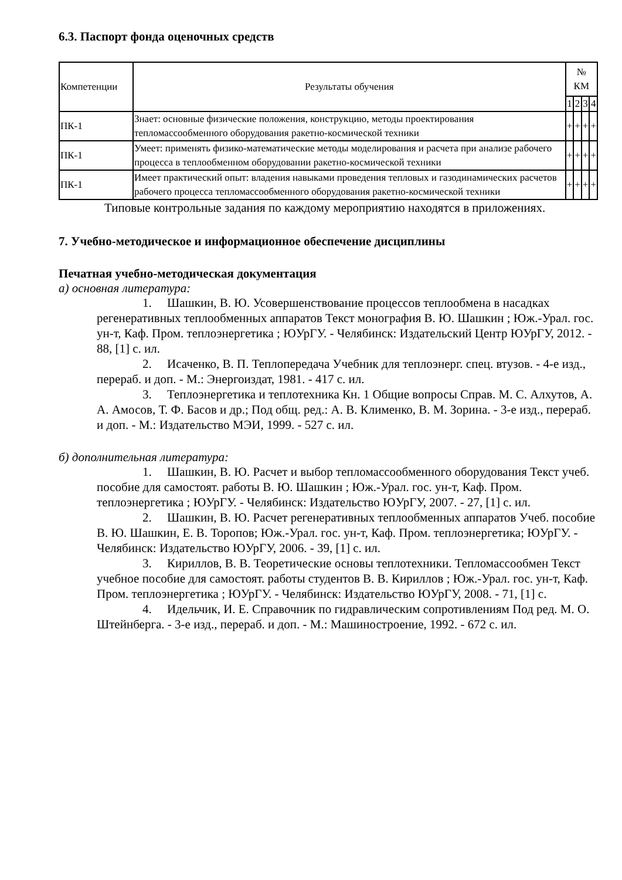6.3. Паспорт фонда оценочных средств
| Компетенции | Результаты обучения | № КМ | | | |
| --- | --- | --- | --- | --- | --- |
| | | 1 | 2 | 3 | 4 |
| ПК-1 | Знает: основные физические положения, конструкцию, методы проектирования тепломассообменного оборудования ракетно-космической техники | + | + | + | + |
| ПК-1 | Умеет: применять физико-математические методы моделирования и расчета при анализе рабочего процесса в теплообменном оборудовании ракетно-космической техники | + | + | + | + |
| ПК-1 | Имеет практический опыт: владения навыками проведения тепловых и газодинамических расчетов рабочего процесса тепломассообменного оборудования ракетно-космической техники | + | + | + | + |
Типовые контрольные задания по каждому мероприятию находятся в приложениях.
7. Учебно-методическое и информационное обеспечение дисциплины
Печатная учебно-методическая документация
а) основная литература:
1. Шашкин, В. Ю. Усовершенствование процессов теплообмена в насадках регенеративных теплообменных аппаратов Текст монография В. Ю. Шашкин ; Юж.-Урал. гос. ун-т, Каф. Пром. теплоэнергетика ; ЮУрГУ. - Челябинск: Издательский Центр ЮУрГУ, 2012. - 88, [1] с. ил.
2. Исаченко, В. П. Теплопередача Учебник для теплоэнерг. спец. втузов. - 4-е изд., перераб. и доп. - М.: Энергоиздат, 1981. - 417 с. ил.
3. Теплоэнергетика и теплотехника Кн. 1 Общие вопросы Справ. М. С. Алхутов, А. А. Амосов, Т. Ф. Басов и др.; Под общ. ред.: А. В. Клименко, В. М. Зорина. - 3-е изд., перераб. и доп. - М.: Издательство МЭИ, 1999. - 527 с. ил.
б) дополнительная литература:
1. Шашкин, В. Ю. Расчет и выбор тепломассообменного оборудования Текст учеб. пособие для самостоят. работы В. Ю. Шашкин ; Юж.-Урал. гос. ун-т, Каф. Пром. теплоэнергетика ; ЮУрГУ. - Челябинск: Издательство ЮУрГУ, 2007. - 27, [1] с. ил.
2. Шашкин, В. Ю. Расчет регенеративных теплообменных аппаратов Учеб. пособие В. Ю. Шашкин, Е. В. Торопов; Юж.-Урал. гос. ун-т, Каф. Пром. теплоэнергетика; ЮУрГУ. - Челябинск: Издательство ЮУрГУ, 2006. - 39, [1] с. ил.
3. Кириллов, В. В. Теоретические основы теплотехники. Тепломассообмен Текст учебное пособие для самостоят. работы студентов В. В. Кириллов ; Юж.-Урал. гос. ун-т, Каф. Пром. теплоэнергетика ; ЮУрГУ. - Челябинск: Издательство ЮУрГУ, 2008. - 71, [1] с.
4. Идельчик, И. Е. Справочник по гидравлическим сопротивлениям Под ред. М. О. Штейнберга. - 3-е изд., перераб. и доп. - М.: Машиностроение, 1992. - 672 с. ил.